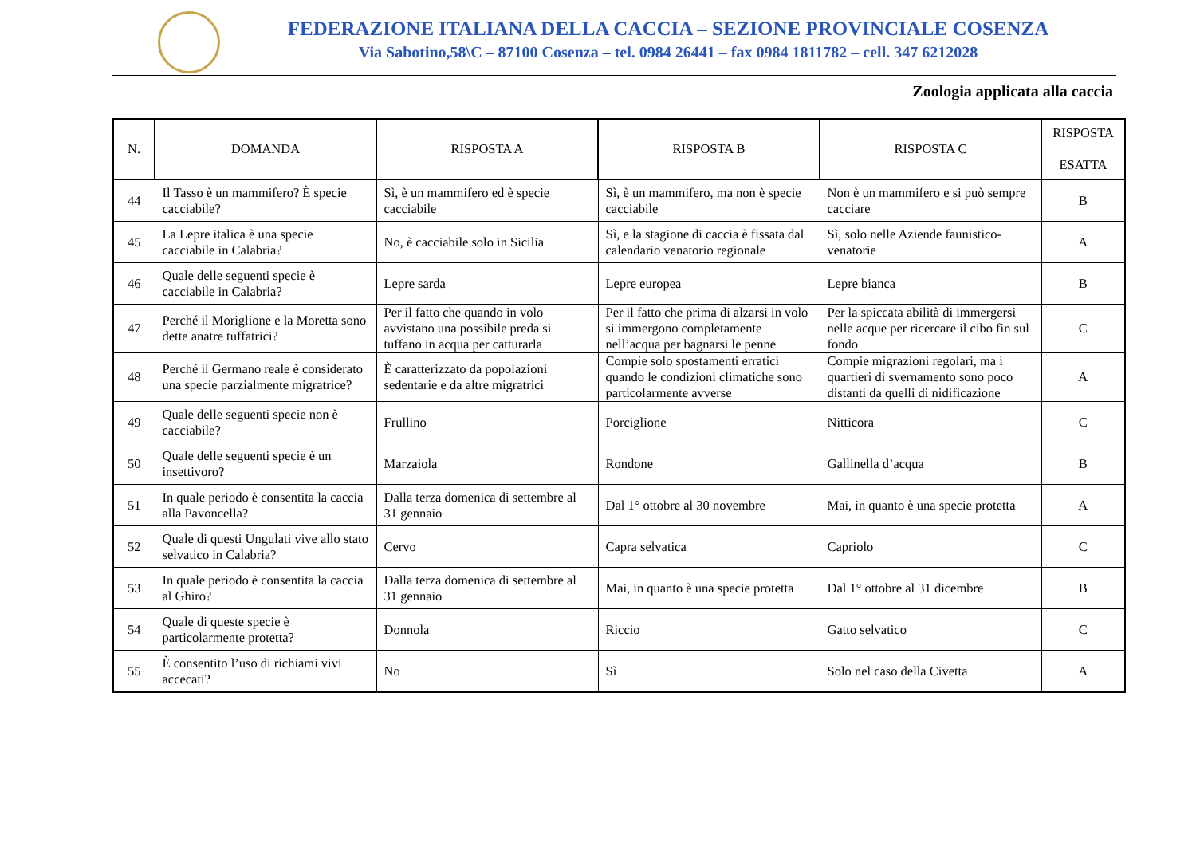FEDERAZIONE ITALIANA DELLA CACCIA – SEZIONE PROVINCIALE COSENZA
Via Sabotino,58\C – 87100 Cosenza – tel. 0984 26441 – fax 0984 1811782 – cell. 347 6212028
Zoologia applicata alla caccia
| N. | DOMANDA | RISPOSTA A | RISPOSTA B | RISPOSTA C | RISPOSTA ESATTA |
| --- | --- | --- | --- | --- | --- |
| 44 | Il Tasso è un mammifero? È specie cacciabile? | Sì, è un mammifero ed è specie cacciabile | Sì, è un mammifero, ma non è specie cacciabile | Non è un mammifero e si può sempre cacciare | B |
| 45 | La Lepre italica è una specie cacciabile in Calabria? | No, è cacciabile solo in Sicilia | Sì, e la stagione di caccia è fissata dal calendario venatorio regionale | Sì, solo nelle Aziende faunistico-venatorie | A |
| 46 | Quale delle seguenti specie è cacciabile in Calabria? | Lepre sarda | Lepre europea | Lepre bianca | B |
| 47 | Perché il Moriglione e la Moretta sono dette anatre tuffatrici? | Per il fatto che quando in volo avvistano una possibile preda si tuffano in acqua per catturarla | Per il fatto che prima di alzarsi in volo si immergono completamente nell’acqua per bagnarsi le penne | Per la spiccata abilità di immergersi nelle acque per ricercare il cibo fin sul fondo | C |
| 48 | Perché il Germano reale è considerato una specie parzialmente migratrice? | È caratterizzato da popolazioni sedentarie e da altre migratrici | Compie solo spostamenti erratici quando le condizioni climatiche sono particolarmente avverse | Compie migrazioni regolari, ma i quartieri di svernamento sono poco distanti da quelli di nidificazione | A |
| 49 | Quale delle seguenti specie non è cacciabile? | Frullino | Porciglione | Nitticora | C |
| 50 | Quale delle seguenti specie è un insettivoro? | Marzaiola | Rondone | Gallinella d’acqua | B |
| 51 | In quale periodo è consentita la caccia alla Pavoncella? | Dalla terza domenica di settembre al 31 gennaio | Dal 1° ottobre al 30 novembre | Mai, in quanto è una specie protetta | A |
| 52 | Quale di questi Ungulati vive allo stato selvatico in Calabria? | Cervo | Capra selvatica | Capriolo | C |
| 53 | In quale periodo è consentita la caccia al Ghiro? | Dalla terza domenica di settembre al 31 gennaio | Mai, in quanto è una specie protetta | Dal 1° ottobre al 31 dicembre | B |
| 54 | Quale di queste specie è particolarmente protetta? | Donnola | Riccio | Gatto selvatico | C |
| 55 | È consentito l’uso di richiami vivi accecati? | No | Sì | Solo nel caso della Civetta | A |